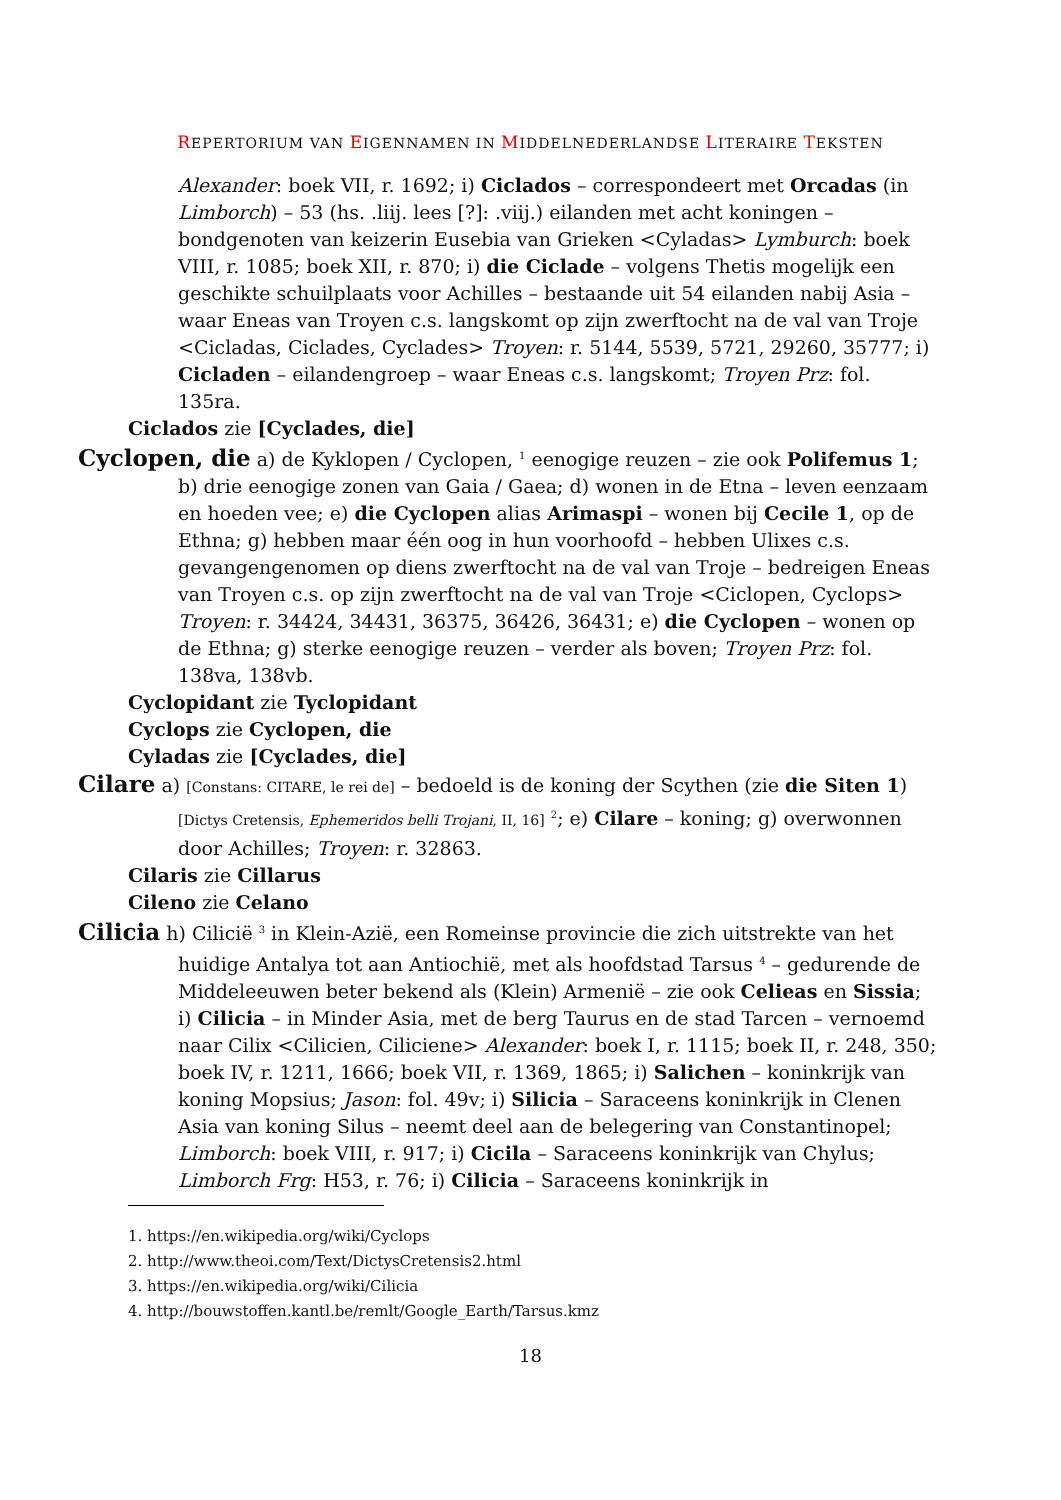REPERTORIUM VAN EIGENNAMEN IN MIDDELNEDERLANDSE LITERAIRE TEKSTEN
Alexander: boek VII, r. 1692; i) Ciclados – correspondeert met Orcadas (in Limborch) – 53 (hs. .liij. lees [?]: .viij.) eilanden met acht koningen – bondgenoten van keizerin Eusebia van Grieken <Cyladas> Lymburch: boek VIII, r. 1085; boek XII, r. 870; i) die Ciclade – volgens Thetis mogelijk een geschikte schuilplaats voor Achilles – bestaande uit 54 eilanden nabij Asia – waar Eneas van Troyen c.s. langskomt op zijn zwerftocht na de val van Troje <Cicladas, Ciclades, Cyclades> Troyen: r. 5144, 5539, 5721, 29260, 35777; i) Cicladen – eilandengroep – waar Eneas c.s. langskomt; Troyen Prz: fol. 135ra.
Ciclados zie [Cyclades, die]
Cyclopen, die a) de Kyklopen / Cyclopen, <sup>1</sup> eenogige reuzen – zie ook Polifemus 1; b) drie eenogige zonen van Gaia / Gaea; d) wonen in de Etna – leven eenzaam en hoeden vee; e) die Cyclopen alias Arimaspi – wonen bij Cecile 1, op de Ethna; g) hebben maar één oog in hun voorhoofd – hebben Ulixes c.s. gevangengenomen op diens zwerftocht na de val van Troje – bedreigen Eneas van Troyen c.s. op zijn zwerftocht na de val van Troje <Ciclopen, Cyclops> Troyen: r. 34424, 34431, 36375, 36426, 36431; e) die Cyclopen – wonen op de Ethna; g) sterke eenogige reuzen – verder als boven; Troyen Prz: fol. 138va, 138vb.
Cyclopidant zie Tyclopidant
Cyclops zie Cyclopen, die
Cyladas zie [Cyclades, die]
Cilare a) [Constans: CITARE, le rei de] – bedoeld is de koning der Scythen (zie die Siten 1) [Dictys Cretensis, Ephemeridos belli Trojani, II, 16] <sup>2</sup>; e) Cilare – koning; g) overwonnen door Achilles; Troyen: r. 32863.
Cilaris zie Cillarus
Cileno zie Celano
Cilicia h) Cilicië <sup>3</sup> in Klein-Azië, een Romeinse provincie die zich uitstrekte van het huidige Antalya tot aan Antiochië, met als hoofdstad Tarsus <sup>4</sup> – gedurende de Middeleeuwen beter bekend als (Klein) Armenië – zie ook Celieas en Sissia; i) Cilicia – in Minder Asia, met de berg Taurus en de stad Tarcen – vernoemd naar Cilix <Cilicien, Ciliciene> Alexander: boek I, r. 1115; boek II, r. 248, 350; boek IV, r. 1211, 1666; boek VII, r. 1369, 1865; i) Salichen – koninkrijk van koning Mopsius; Jason: fol. 49v; i) Silicia – Saraceens koninkrijk in Clenen Asia van koning Silus – neemt deel aan de belegering van Constantinopel; Limborch: boek VIII, r. 917; i) Cicila – Saraceens koninkrijk van Chylus; Limborch Frg: H53, r. 76; i) Cilicia – Saraceens koninkrijk in
1. https://en.wikipedia.org/wiki/Cyclops
2. http://www.theoi.com/Text/DictysCretensis2.html
3. https://en.wikipedia.org/wiki/Cilicia
4. http://bouwstoffen.kantl.be/remlt/Google_Earth/Tarsus.kmz
18